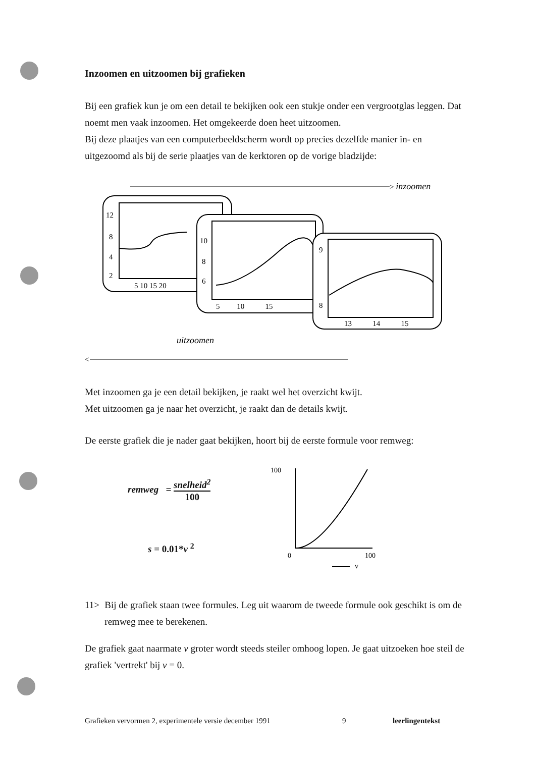Inzoomen en uitzoomen bij grafieken
Bij een grafiek kun je om een detail te bekijken ook een stukje onder een vergrootglas leggen. Dat noemt men vaak inzoomen. Het omgekeerde doen heet uitzoomen.
Bij deze plaatjes van een computerbeeldscherm wordt op precies dezelfde manier in- en uitgezoomd als bij de serie plaatjes van de kerktoren op de vorige bladzijde:
> inzoomen
12
8
4
2
5 10 15 20
10
8
6
5 10 15
9
8
13 14 15
uitzoomen
<
Met inzoomen ga je een detail bekijken, je raakt wel het overzicht kwijt.
Met uitzoomen ga je naar het overzicht, je raakt dan de details kwijt.
De eerste grafiek die je nader gaat bekijken, hoort bij de eerste formule voor remweg:
remweg = snelheid<sup>2</sup> 100
s = 0.01*v <sup>2</sup>
100
0
100
v
11> Bij de grafiek staan twee formules. Leg uit waarom de tweede formule ook geschikt is om de remweg mee te berekenen.
De grafiek gaat naarmate v groter wordt steeds steiler omhoog lopen. Je gaat uitzoeken hoe steil de grafiek 'vertrekt' bij v = 0.
Grafieken vervormen 2, experimentele versie december 1991 9 leerlingentekst